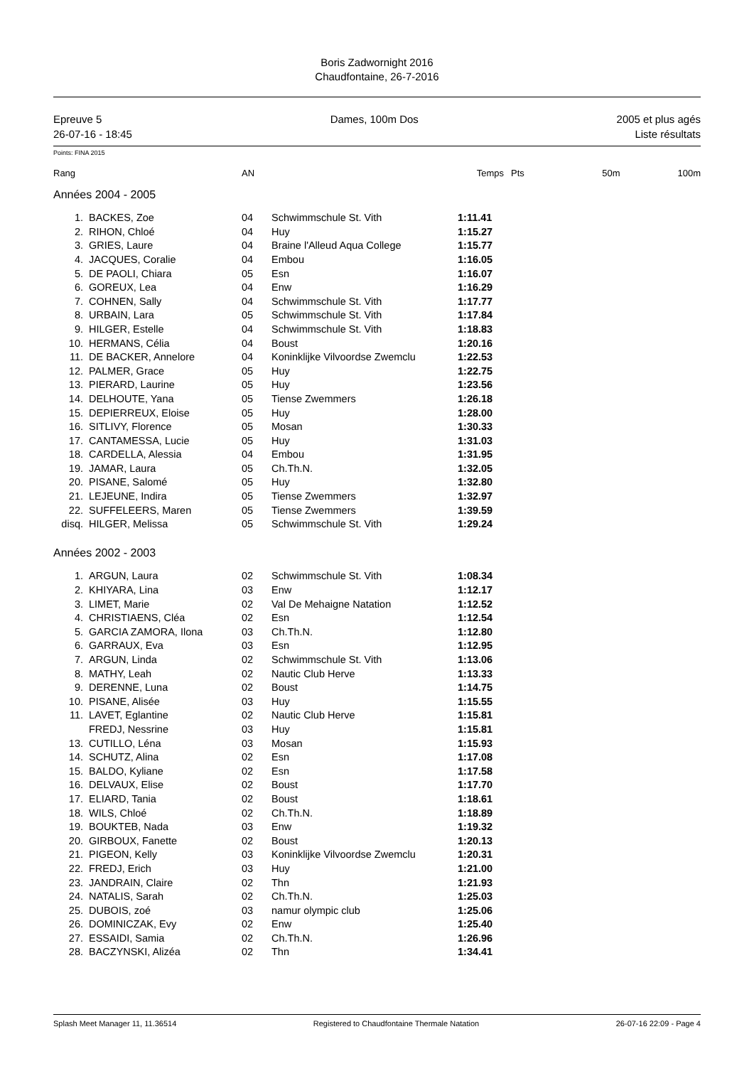Boris Zadwornight 2016
Chaudfontaine, 26-7-2016
Epreuve 5
26-07-16 - 18:45
Dames, 100m Dos 2005 et plus agés
Liste résultats
Points: FINA 2015
| Rang | | AN | | Temps | Pts | 50m | 100m |
| --- | --- | --- | --- | --- | --- | --- | --- |
| Années 2004 - 2005 | | | | | | | |
| 1. | BACKES, Zoe | 04 | Schwimmschule St. Vith | 1:11.41 | | | |
| 2. | RIHON, Chloé | 04 | Huy | 1:15.27 | | | |
| 3. | GRIES, Laure | 04 | Braine l'Alleud Aqua College | 1:15.77 | | | |
| 4. | JACQUES, Coralie | 04 | Embou | 1:16.05 | | | |
| 5. | DE PAOLI, Chiara | 05 | Esn | 1:16.07 | | | |
| 6. | GOREUX, Lea | 04 | Enw | 1:16.29 | | | |
| 7. | COHNEN, Sally | 04 | Schwimmschule St. Vith | 1:17.77 | | | |
| 8. | URBAIN, Lara | 05 | Schwimmschule St. Vith | 1:17.84 | | | |
| 9. | HILGER, Estelle | 04 | Schwimmschule St. Vith | 1:18.83 | | | |
| 10. | HERMANS, Célia | 04 | Boust | 1:20.16 | | | |
| 11. | DE BACKER, Annelore | 04 | Koninklijke Vilvoordse Zwemclu | 1:22.53 | | | |
| 12. | PALMER, Grace | 05 | Huy | 1:22.75 | | | |
| 13. | PIERARD, Laurine | 05 | Huy | 1:23.56 | | | |
| 14. | DELHOUTE, Yana | 05 | Tiense Zwemmers | 1:26.18 | | | |
| 15. | DEPIERREUX, Eloise | 05 | Huy | 1:28.00 | | | |
| 16. | SITLIVY, Florence | 05 | Mosan | 1:30.33 | | | |
| 17. | CANTAMESSA, Lucie | 05 | Huy | 1:31.03 | | | |
| 18. | CARDELLA, Alessia | 04 | Embou | 1:31.95 | | | |
| 19. | JAMAR, Laura | 05 | Ch.Th.N. | 1:32.05 | | | |
| 20. | PISANE, Salomé | 05 | Huy | 1:32.80 | | | |
| 21. | LEJEUNE, Indira | 05 | Tiense Zwemmers | 1:32.97 | | | |
| 22. | SUFFELEERS, Maren | 05 | Tiense Zwemmers | 1:39.59 | | | |
| disq. | HILGER, Melissa | 05 | Schwimmschule St. Vith | 1:29.24 | | | |
| Années 2002 - 2003 | | | | | | | |
| 1. | ARGUN, Laura | 02 | Schwimmschule St. Vith | 1:08.34 | | | |
| 2. | KHIYARA, Lina | 03 | Enw | 1:12.17 | | | |
| 3. | LIMET, Marie | 02 | Val De Mehaigne Natation | 1:12.52 | | | |
| 4. | CHRISTIAENS, Cléa | 02 | Esn | 1:12.54 | | | |
| 5. | GARCIA ZAMORA, Ilona | 03 | Ch.Th.N. | 1:12.80 | | | |
| 6. | GARRAUX, Eva | 03 | Esn | 1:12.95 | | | |
| 7. | ARGUN, Linda | 02 | Schwimmschule St. Vith | 1:13.06 | | | |
| 8. | MATHY, Leah | 02 | Nautic Club Herve | 1:13.33 | | | |
| 9. | DERENNE, Luna | 02 | Boust | 1:14.75 | | | |
| 10. | PISANE, Alisée | 03 | Huy | 1:15.55 | | | |
| 11. | LAVET, Eglantine | 02 | Nautic Club Herve | 1:15.81 | | | |
| | FREDJ, Nessrine | 03 | Huy | 1:15.81 | | | |
| 13. | CUTILLO, Léna | 03 | Mosan | 1:15.93 | | | |
| 14. | SCHUTZ, Alina | 02 | Esn | 1:17.08 | | | |
| 15. | BALDO, Kyliane | 02 | Esn | 1:17.58 | | | |
| 16. | DELVAUX, Elise | 02 | Boust | 1:17.70 | | | |
| 17. | ELIARD, Tania | 02 | Boust | 1:18.61 | | | |
| 18. | WILS, Chloé | 02 | Ch.Th.N. | 1:18.89 | | | |
| 19. | BOUKTEB, Nada | 03 | Enw | 1:19.32 | | | |
| 20. | GIRBOUX, Fanette | 02 | Boust | 1:20.13 | | | |
| 21. | PIGEON, Kelly | 03 | Koninklijke Vilvoordse Zwemclu | 1:20.31 | | | |
| 22. | FREDJ, Erich | 03 | Huy | 1:21.00 | | | |
| 23. | JANDRAIN, Claire | 02 | Thn | 1:21.93 | | | |
| 24. | NATALIS, Sarah | 02 | Ch.Th.N. | 1:25.03 | | | |
| 25. | DUBOIS, zoé | 03 | namur olympic club | 1:25.06 | | | |
| 26. | DOMINICZAK, Evy | 02 | Enw | 1:25.40 | | | |
| 27. | ESSAIDI, Samia | 02 | Ch.Th.N. | 1:26.96 | | | |
| 28. | BACZYNSKI, Alizéa | 02 | Thn | 1:34.41 | | | |
Splash Meet Manager 11, 11.36514 Registered to Chaudfontaine Thermale Natation 26-07-16 22:09 - Page 4